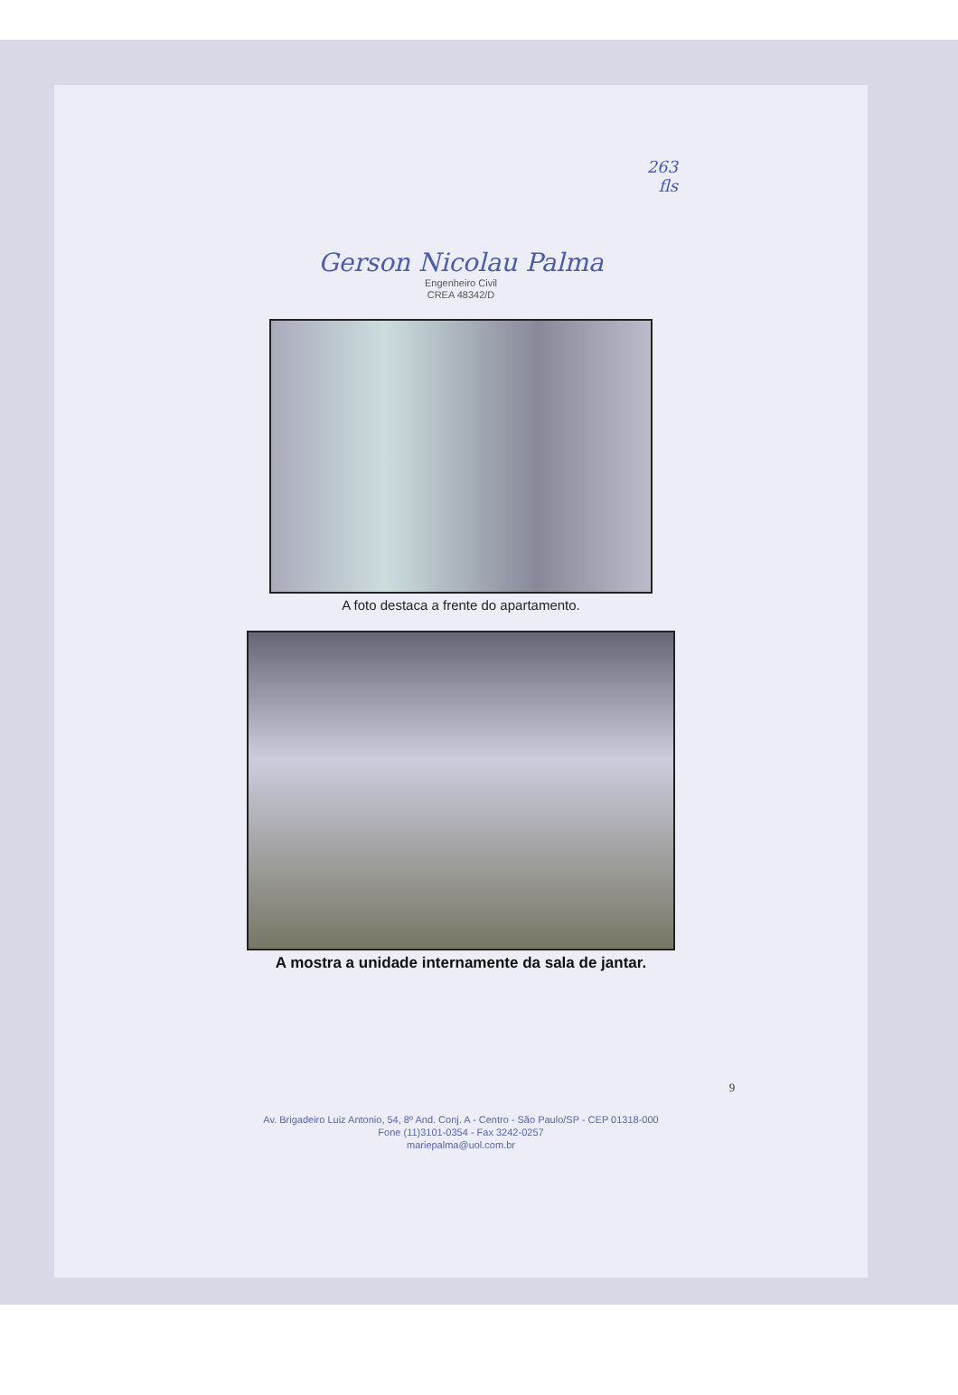263
fls
Gerson Nicolau Palma
Engenheiro Civil
CREA 48342/D
A foto destaca a frente do apartamento.
A mostra a unidade internamente da sala de jantar.
9
Av. Brigadeiro Luiz Antonio, 54, 8º And. Conj. A - Centro - São Paulo/SP - CEP 01318-000
Fone (11)3101-0354 - Fax 3242-0257
mariepalma@uol.com.br